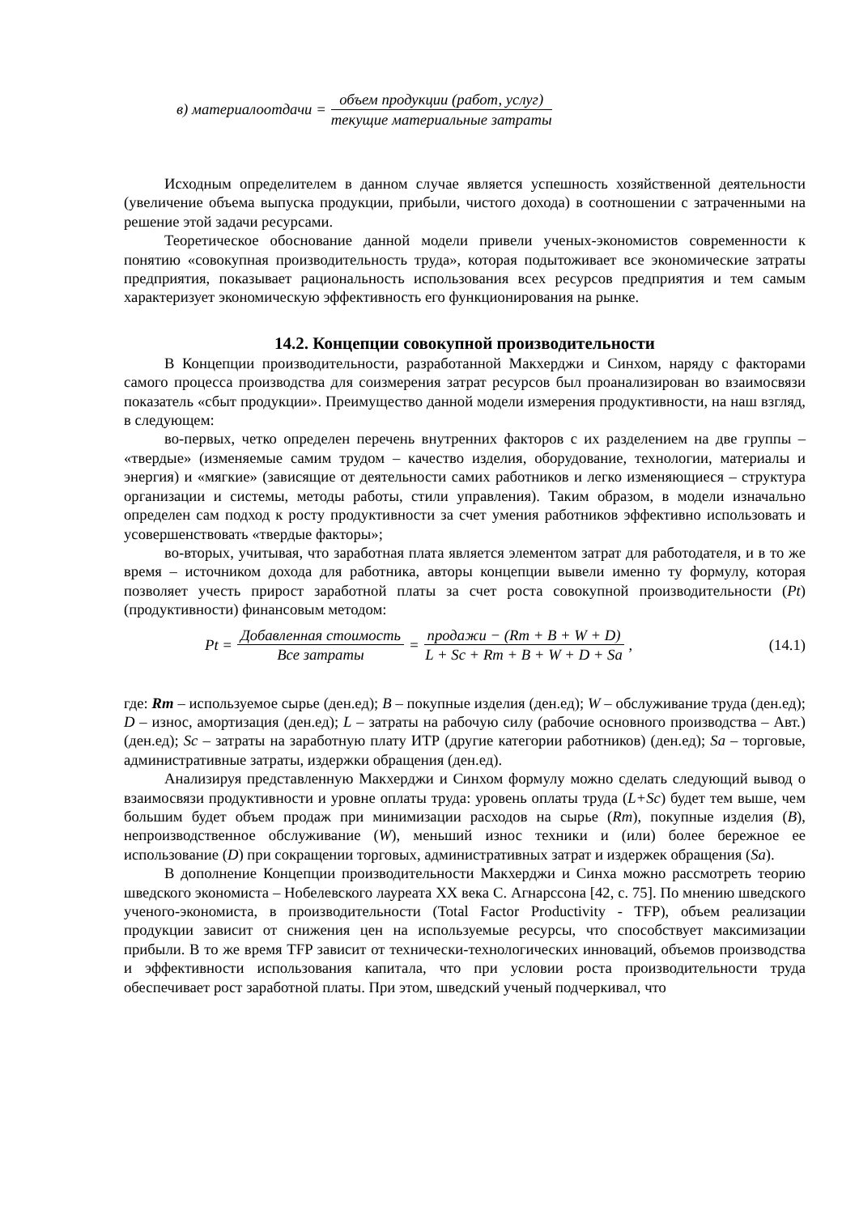в) материалоотдачи = объем продукции (работ, услуг) текущие материальные затраты
Исходным определителем в данном случае является успешность хозяйственной деятельности (увеличение объема выпуска продукции, прибыли, чистого дохода) в соотношении с затраченными на решение этой задачи ресурсами.
Теоретическое обоснование данной модели привели ученых-экономистов современности к понятию «совокупная производительность труда», которая подытоживает все экономические затраты предприятия, показывает рациональность использования всех ресурсов предприятия и тем самым характеризует экономическую эффективность его функционирования на рынке.
14.2. Концепции совокупной производительности
В Концепции производительности, разработанной Макхерджи и Синхом, наряду с факторами самого процесса производства для соизмерения затрат ресурсов был проанализирован во взаимосвязи показатель «сбыт продукции». Преимущество данной модели измерения продуктивности, на наш взгляд, в следующем:
во-первых, четко определен перечень внутренних факторов с их разделением на две группы – «твердые» (изменяемые самим трудом – качество изделия, оборудование, технологии, материалы и энергия) и «мягкие» (зависящие от деятельности самих работников и легко изменяющиеся – структура организации и системы, методы работы, стили управления). Таким образом, в модели изначально определен сам подход к росту продуктивности за счет умения работников эффективно использовать и усовершенствовать «твердые факторы»;
во-вторых, учитывая, что заработная плата является элементом затрат для работодателя, и в то же время – источником дохода для работника, авторы концепции вывели именно ту формулу, которая позволяет учесть прирост заработной платы за счет роста совокупной производительности (Pt) (продуктивности) финансовым методом:
Pt = Добавленная стоимость Все затраты = продажи − (Rm + B + W + D) L + Sc + Rm + B + W + D + Sa, (14.1)
где: Rm – используемое сырье (ден.ед); B – покупные изделия (ден.ед); W – обслуживание труда (ден.ед); D – износ, амортизация (ден.ед); L – затраты на рабочую силу (рабочие основного производства – Авт.) (ден.ед); Sc – затраты на заработную плату ИТР (другие категории работников) (ден.ед); Sa – торговые, административные затраты, издержки обращения (ден.ед).
Анализируя представленную Макхерджи и Синхом формулу можно сделать следующий вывод о взаимосвязи продуктивности и уровне оплаты труда: уровень оплаты труда (L+Sc) будет тем выше, чем большим будет объем продаж при минимизации расходов на сырье (Rm), покупные изделия (B), непроизводственное обслуживание (W), меньший износ техники и (или) более бережное ее использование (D) при сокращении торговых, административных затрат и издержек обращения (Sa).
В дополнение Концепции производительности Макхерджи и Синха можно рассмотреть теорию шведского экономиста – Нобелевского лауреата XX века С. Агнарссона [42, с. 75]. По мнению шведского ученого-экономиста, в производительности (Total Factor Productivity - TFP), объем реализации продукции зависит от снижения цен на используемые ресурсы, что способствует максимизации прибыли. В то же время TFP зависит от технически-технологических инноваций, объемов производства и эффективности использования капитала, что при условии роста производительности труда обеспечивает рост заработной платы. При этом, шведский ученый подчеркивал, что